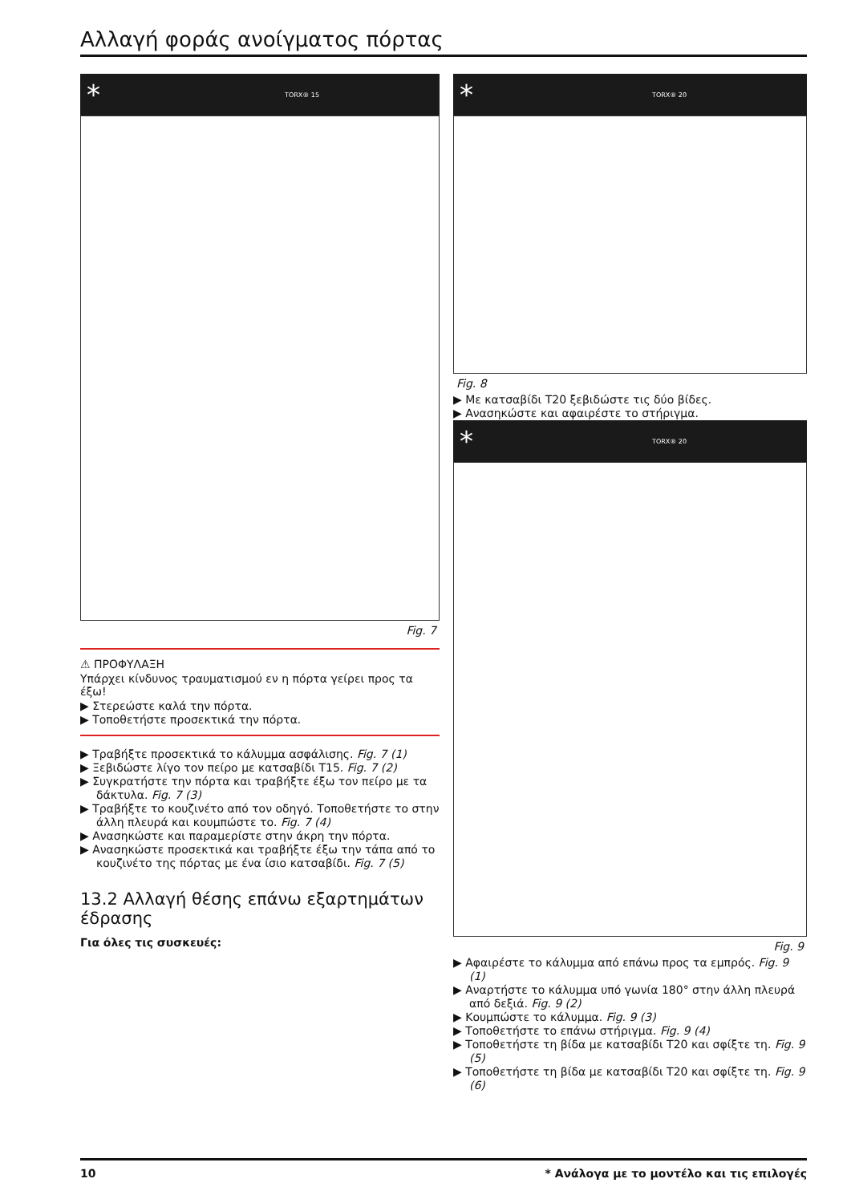Αλλαγή φοράς ανοίγματος πόρτας
* TORX® 15
Fig. 7
⚠ ΠΡΟΦΥΛΑΞΗ
Υπάρχει κίνδυνος τραυματισμού εν η πόρτα γείρει προς τα έξω!
▶ Στερεώστε καλά την πόρτα.
▶ Τοποθετήστε προσεκτικά την πόρτα.
▶ Τραβήξτε προσεκτικά το κάλυμμα ασφάλισης. Fig. 7 (1)
▶ Ξεβιδώστε λίγο τον πείρο με κατσαβίδι T15. Fig. 7 (2)
▶ Συγκρατήστε την πόρτα και τραβήξτε έξω τον πείρο με τα δάκτυλα. Fig. 7 (3)
▶ Τραβήξτε το κουζινέτο από τον οδηγό. Τοποθετήστε το στην άλλη πλευρά και κουμπώστε το. Fig. 7 (4)
▶ Ανασηκώστε και παραμερίστε στην άκρη την πόρτα.
▶ Ανασηκώστε προσεκτικά και τραβήξτε έξω την τάπα από το κουζινέτο της πόρτας με ένα ίσιο κατσαβίδι. Fig. 7 (5)
13.2 Αλλαγή θέσης επάνω εξαρτημάτων έδρασης
Για όλες τις συσκευές:
* TORX® 20
Fig. 8
▶ Με κατσαβίδι T20 ξεβιδώστε τις δύο βίδες.
▶ Ανασηκώστε και αφαιρέστε το στήριγμα.
* TORX® 20
Fig. 9
▶ Αφαιρέστε το κάλυμμα από επάνω προς τα εμπρός. Fig. 9 (1)
▶ Αναρτήστε το κάλυμμα υπό γωνία 180° στην άλλη πλευρά από δεξιά. Fig. 9 (2)
▶ Κουμπώστε το κάλυμμα. Fig. 9 (3)
▶ Τοποθετήστε το επάνω στήριγμα. Fig. 9 (4)
▶ Τοποθετήστε τη βίδα με κατσαβίδι T20 και σφίξτε τη. Fig. 9 (5)
▶ Τοποθετήστε τη βίδα με κατσαβίδι T20 και σφίξτε τη. Fig. 9 (6)
10 * Ανάλογα με το μοντέλο και τις επιλογές